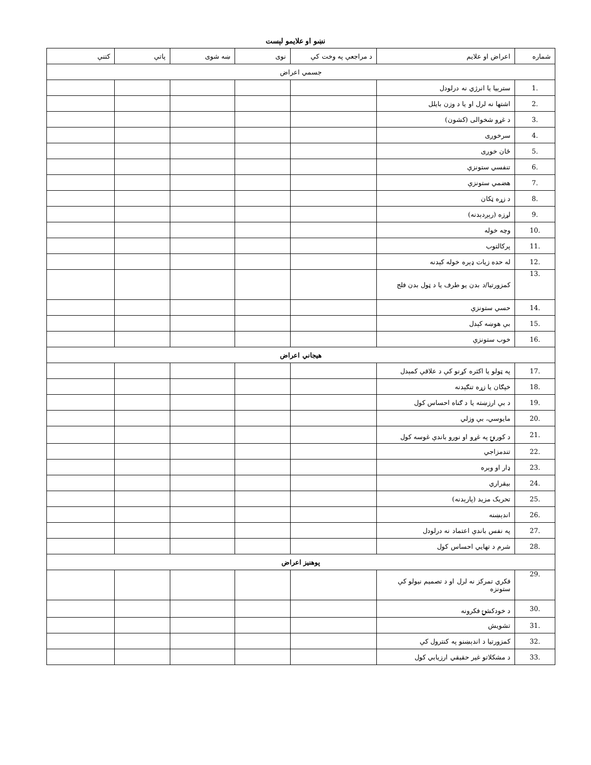نښو او علایمو لېست
| شماره | اعراض او علایم | د مراجعې په وخت کې | نوی | ښه شوی | پاتې | کتنې |
| --- | --- | --- | --- | --- | --- | --- |
| جسمي اعراض | | | | | | |
| 1. | سترېیا یا انرژي نه درلودل | | | | | |
| 2. | اشتها نه لرل او یا د وزن بایلل | | | | | |
| 3. | د غړو شخوالی (کشون) | | | | | |
| 4. | سرخوږی | | | | | |
| 5. | ځان خوږی | | | | | |
| 6. | تنفسي ستونزې | | | | | |
| 7. | هضمي ستونزې | | | | | |
| 8. | د زړه ټکان | | | | | |
| 9. | لړزه (رېږدېدنه) | | | | | |
| 10. | وچه خوله | | | | | |
| 11. | پرکالتوب | | | | | |
| 12. | له حده زیات ډېره خوله کېدنه | | | | | |
| 13. | کمزورتیا/د بدن یو طرف یا د ټول بدن فلج | | | | | |
| 14. | حسي ستونزې | | | | | |
| 15. | بې هوښه کېدل | | | | | |
| 16. | خوب ستونزې | | | | | |
| هیجاني اعراض | | | | | | |
| 17. | په ټولو یا اکثره کړنو کې د علاقې کمېدل | | | | | |
| 18. | خپګان یا زړه تنګېدنه | | | | | |
| 19. | د بې ارزښته یا د ګناه احساس کول | | | | | |
| 20. | مایوسي، بې وزلي | | | | | |
| 21. | د کورنۍ په غړو او نورو باندې غوسه کول | | | | | |
| 22. | تندمزاجي | | | | | |
| 23. | ډار او وېره | | | | | |
| 24. | بیقراري | | | | | |
| 25. | تحریک مزید (پارېدنه) | | | | | |
| 26. | اندېښنه | | | | | |
| 27. | په نفس باندې اعتماد نه درلودل | | | | | |
| 28. | شرم د تهایي احساس کول | | | | | |
| پوهنیز اعراض | | | | | | |
| 29. | فکري تمرکز نه لرل او د تصمیم نیولو کې ستونزه | | | | | |
| 30. | د خودکشۍ فکرونه | | | | | |
| 31. | تشویش | | | | | |
| 32. | کمزورتیا د اندېښنو په کنترول کې | | | | | |
| 33. | د مشکلاتو غیر حقیقي ارزیابي کول | | | | | |